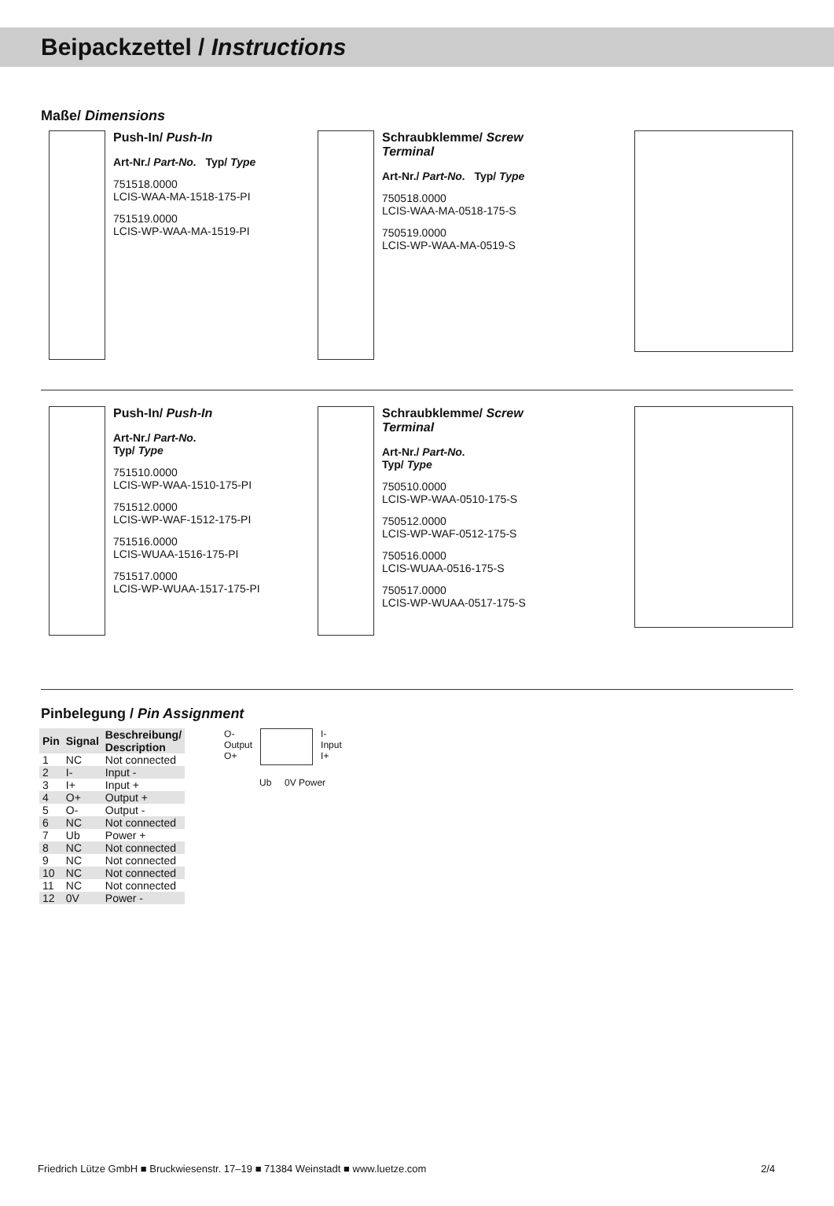Beipackzettel / Instructions
Maße/ Dimensions
Push-In/ Push-In
Art-Nr./ Part-No. Typ/ Type
751518.0000
LCIS-WAA-MA-1518-175-PI
751519.0000
LCIS-WP-WAA-MA-1519-PI
Schraubklemme/ Screw Terminal
Art-Nr./ Part-No. Typ/ Type
750518.0000
LCIS-WAA-MA-0518-175-S
750519.0000
LCIS-WP-WAA-MA-0519-S
Push-In/ Push-In
Art-Nr./ Part-No.
Typ/ Type
751510.0000
LCIS-WP-WAA-1510-175-PI
751512.0000
LCIS-WP-WAF-1512-175-PI
751516.0000
LCIS-WUAA-1516-175-PI
751517.0000
LCIS-WP-WUAA-1517-175-PI
Schraubklemme/ Screw Terminal
Art-Nr./ Part-No.
Typ/ Type
750510.0000
LCIS-WP-WAA-0510-175-S
750512.0000
LCIS-WP-WAF-0512-175-S
750516.0000
LCIS-WUAA-0516-175-S
750517.0000
LCIS-WP-WUAA-0517-175-S
Pinbelegung / Pin Assignment
| Pin | Signal | Beschreibung/ Description |
| --- | --- | --- |
| 1 | NC | Not connected |
| 2 | I- | Input - |
| 3 | I+ | Input + |
| 4 | O+ | Output + |
| 5 | O- | Output - |
| 6 | NC | Not connected |
| 7 | Ub | Power + |
| 8 | NC | Not connected |
| 9 | NC | Not connected |
| 10 | NC | Not connected |
| 11 | NC | Not connected |
| 12 | 0V | Power - |
O-
Output
O+
I-
Input
I+
Ub 0V Power
Friedrich Lütze GmbH ■ Bruckwiesenstr. 17–19 ■ 71384 Weinstadt ■ www.luetze.com 2/4